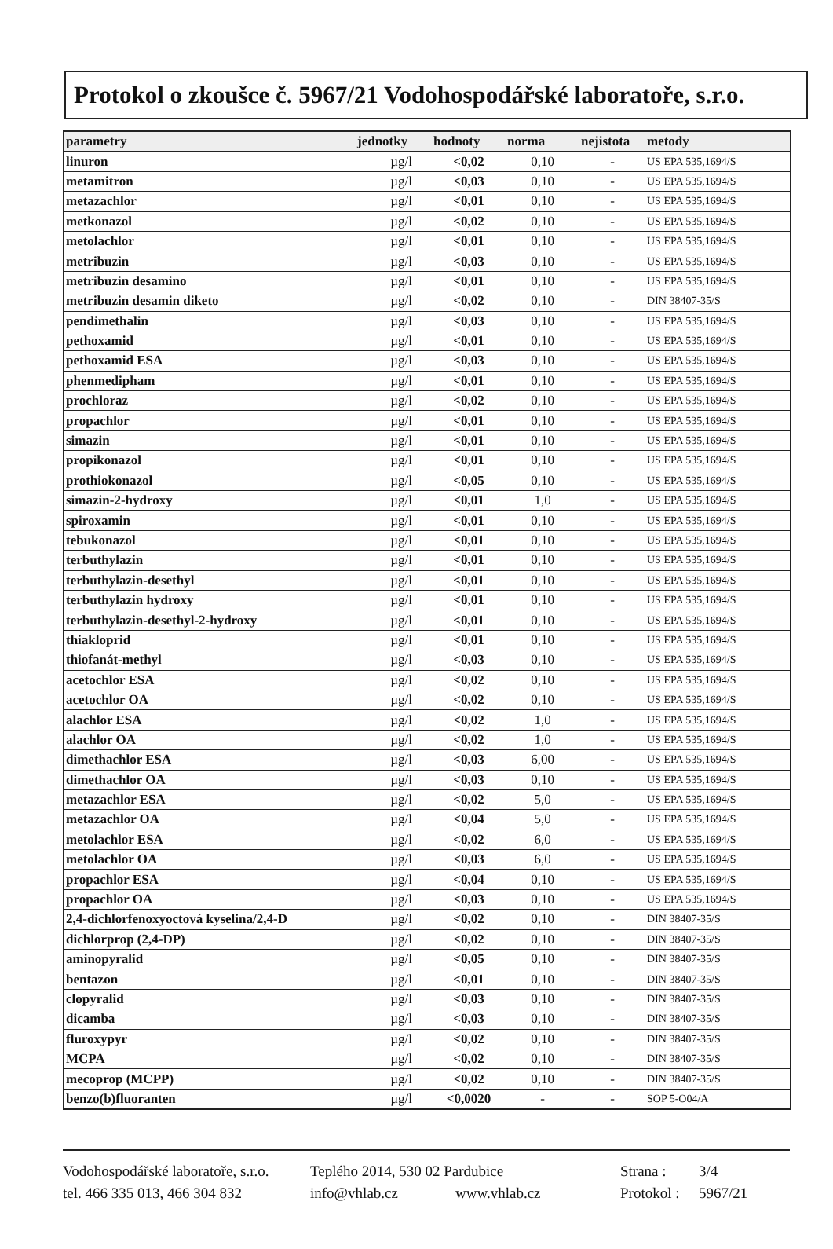Protokol o zkoušce č. 5967/21 Vodohospodářské laboratoře, s.r.o.
| parametry | jednotky | hodnoty | norma | nejistota | metody |
| --- | --- | --- | --- | --- | --- |
| linuron | µg/l | <0,02 | 0,10 | - | US EPA 535,1694/S |
| metamitron | µg/l | <0,03 | 0,10 | - | US EPA 535,1694/S |
| metazachlor | µg/l | <0,01 | 0,10 | - | US EPA 535,1694/S |
| metkonazol | µg/l | <0,02 | 0,10 | - | US EPA 535,1694/S |
| metolachlor | µg/l | <0,01 | 0,10 | - | US EPA 535,1694/S |
| metribuzin | µg/l | <0,03 | 0,10 | - | US EPA 535,1694/S |
| metribuzin desamino | µg/l | <0,01 | 0,10 | - | US EPA 535,1694/S |
| metribuzin desamin diketo | µg/l | <0,02 | 0,10 | - | DIN 38407-35/S |
| pendimethalin | µg/l | <0,03 | 0,10 | - | US EPA 535,1694/S |
| pethoxamid | µg/l | <0,01 | 0,10 | - | US EPA 535,1694/S |
| pethoxamid ESA | µg/l | <0,03 | 0,10 | - | US EPA 535,1694/S |
| phenmedipham | µg/l | <0,01 | 0,10 | - | US EPA 535,1694/S |
| prochloraz | µg/l | <0,02 | 0,10 | - | US EPA 535,1694/S |
| propachlor | µg/l | <0,01 | 0,10 | - | US EPA 535,1694/S |
| simazin | µg/l | <0,01 | 0,10 | - | US EPA 535,1694/S |
| propikonazol | µg/l | <0,01 | 0,10 | - | US EPA 535,1694/S |
| prothiokonazol | µg/l | <0,05 | 0,10 | - | US EPA 535,1694/S |
| simazin-2-hydroxy | µg/l | <0,01 | 1,0 | - | US EPA 535,1694/S |
| spiroxamin | µg/l | <0,01 | 0,10 | - | US EPA 535,1694/S |
| tebukonazol | µg/l | <0,01 | 0,10 | - | US EPA 535,1694/S |
| terbuthylazin | µg/l | <0,01 | 0,10 | - | US EPA 535,1694/S |
| terbuthylazin-desethyl | µg/l | <0,01 | 0,10 | - | US EPA 535,1694/S |
| terbuthylazin hydroxy | µg/l | <0,01 | 0,10 | - | US EPA 535,1694/S |
| terbuthylazin-desethyl-2-hydroxy | µg/l | <0,01 | 0,10 | - | US EPA 535,1694/S |
| thiakloprid | µg/l | <0,01 | 0,10 | - | US EPA 535,1694/S |
| thiofanát-methyl | µg/l | <0,03 | 0,10 | - | US EPA 535,1694/S |
| acetochlor ESA | µg/l | <0,02 | 0,10 | - | US EPA 535,1694/S |
| acetochlor OA | µg/l | <0,02 | 0,10 | - | US EPA 535,1694/S |
| alachlor ESA | µg/l | <0,02 | 1,0 | - | US EPA 535,1694/S |
| alachlor OA | µg/l | <0,02 | 1,0 | - | US EPA 535,1694/S |
| dimethachlor ESA | µg/l | <0,03 | 6,00 | - | US EPA 535,1694/S |
| dimethachlor OA | µg/l | <0,03 | 0,10 | - | US EPA 535,1694/S |
| metazachlor ESA | µg/l | <0,02 | 5,0 | - | US EPA 535,1694/S |
| metazachlor OA | µg/l | <0,04 | 5,0 | - | US EPA 535,1694/S |
| metolachlor ESA | µg/l | <0,02 | 6,0 | - | US EPA 535,1694/S |
| metolachlor OA | µg/l | <0,03 | 6,0 | - | US EPA 535,1694/S |
| propachlor ESA | µg/l | <0,04 | 0,10 | - | US EPA 535,1694/S |
| propachlor OA | µg/l | <0,03 | 0,10 | - | US EPA 535,1694/S |
| 2,4-dichlorfenoxyoctová kyselina/2,4-D | µg/l | <0,02 | 0,10 | - | DIN 38407-35/S |
| dichlorprop (2,4-DP) | µg/l | <0,02 | 0,10 | - | DIN 38407-35/S |
| aminopyralid | µg/l | <0,05 | 0,10 | - | DIN 38407-35/S |
| bentazon | µg/l | <0,01 | 0,10 | - | DIN 38407-35/S |
| clopyralid | µg/l | <0,03 | 0,10 | - | DIN 38407-35/S |
| dicamba | µg/l | <0,03 | 0,10 | - | DIN 38407-35/S |
| fluroxypyr | µg/l | <0,02 | 0,10 | - | DIN 38407-35/S |
| MCPA | µg/l | <0,02 | 0,10 | - | DIN 38407-35/S |
| mecoprop (MCPP) | µg/l | <0,02 | 0,10 | - | DIN 38407-35/S |
| benzo(b)fluoranten | µg/l | <0,0020 | - | - | SOP 5-O04/A |
Vodohospodářské laboratoře, s.r.o. Teplého 2014, 530 02 Pardubice Strana : 3/4
tel. 466 335 013, 466 304 832 info@vhlab.cz www.vhlab.cz Protokol : 5967/21